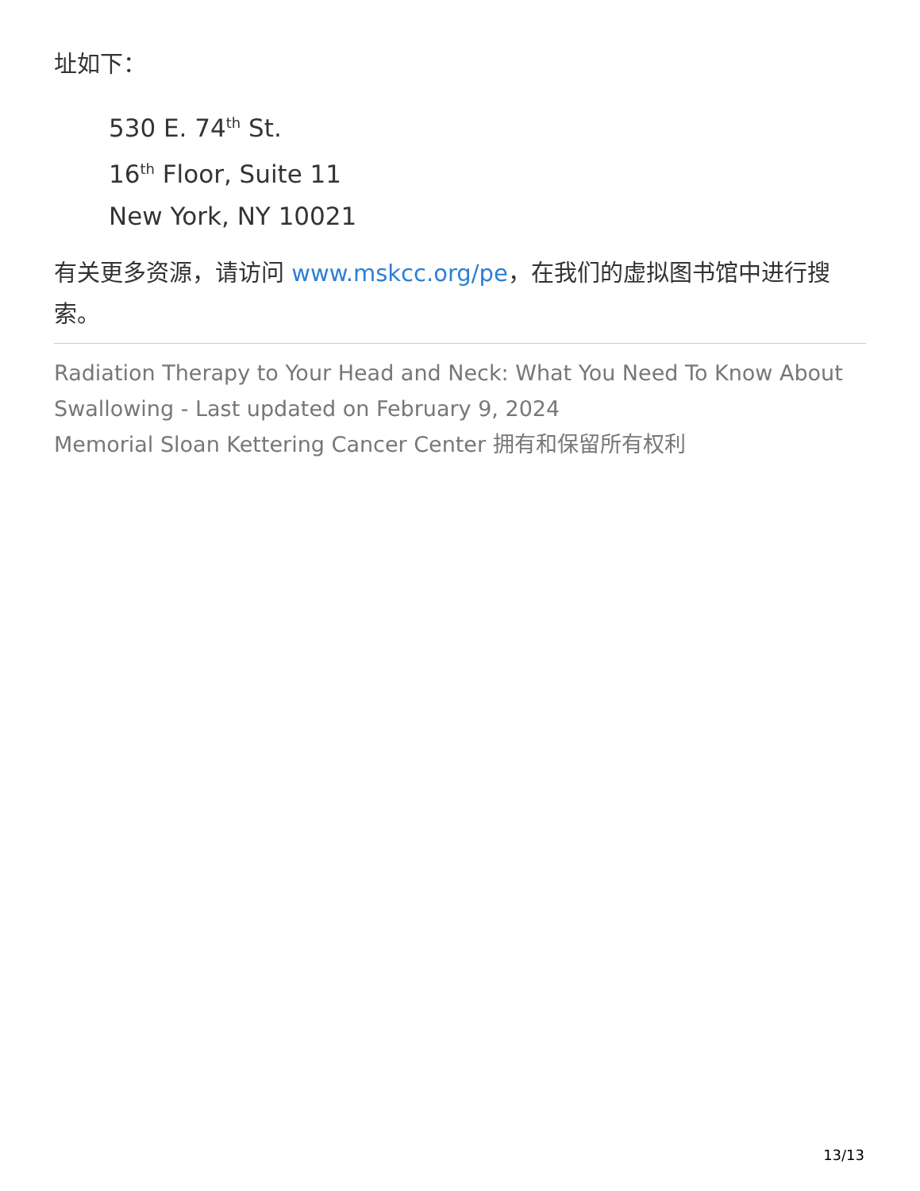址如下：
530 E. 74<sup>th</sup> St.
16<sup>th</sup> Floor, Suite 11
New York, NY 10021
有关更多资源，请访问 www.mskcc.org/pe，在我们的虚拟图书馆中进行搜索。
Radiation Therapy to Your Head and Neck: What You Need To Know About Swallowing - Last updated on February 9, 2024
Memorial Sloan Kettering Cancer Center 拥有和保留所有权利
13/13